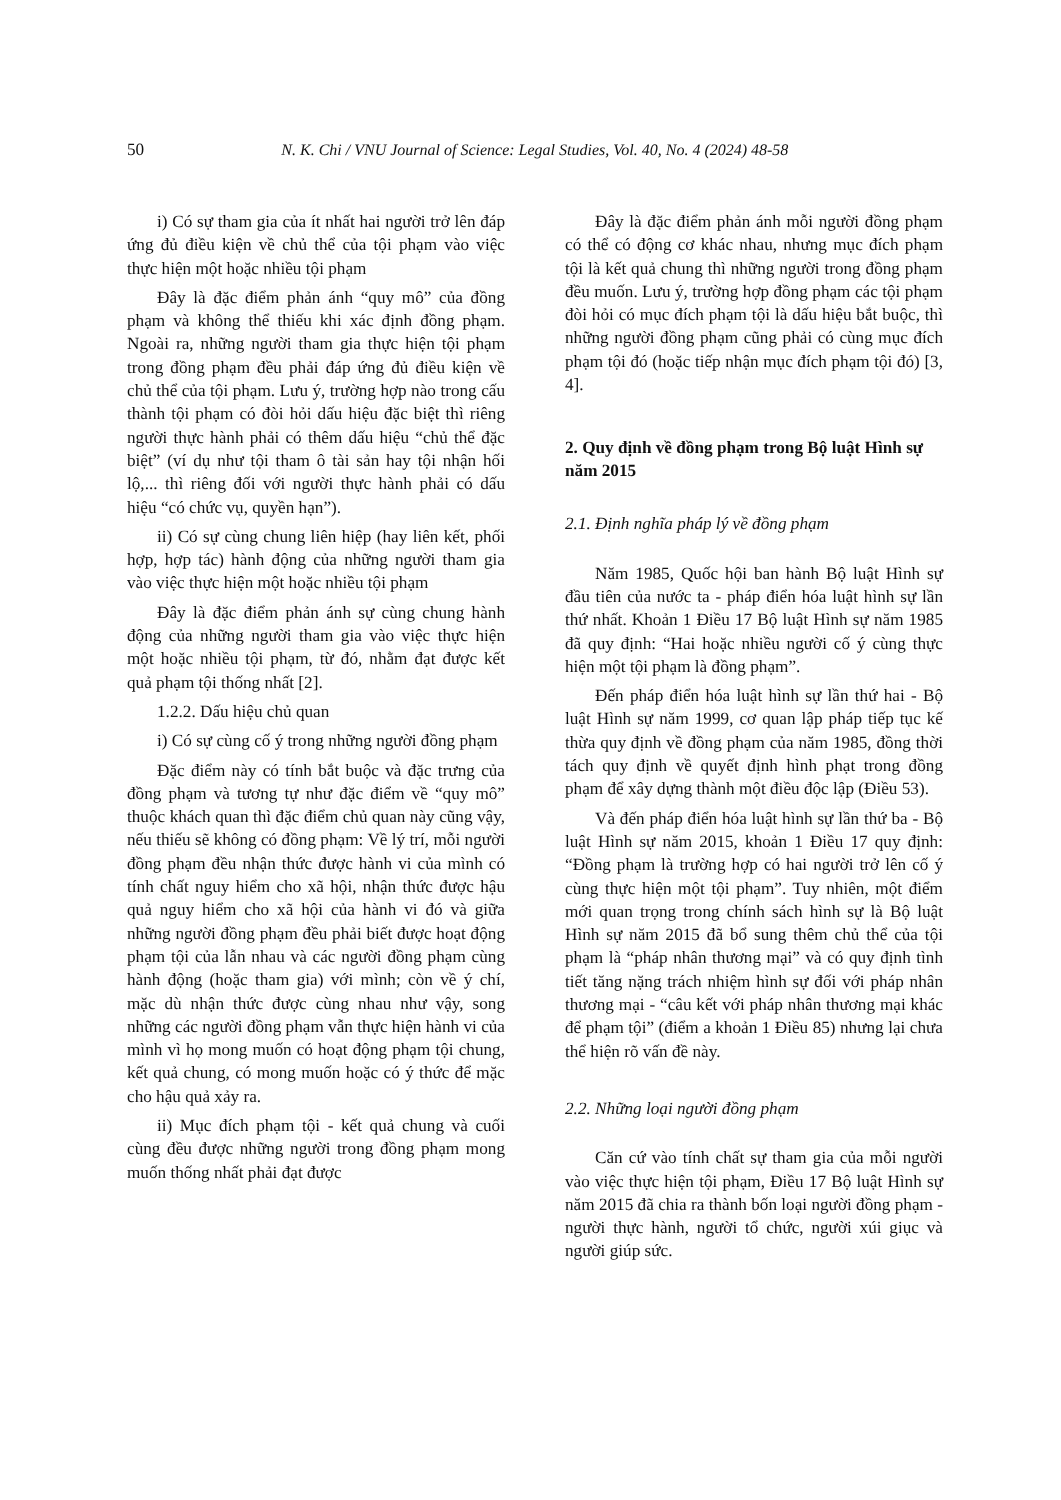50 N. K. Chi / VNU Journal of Science: Legal Studies, Vol. 40, No. 4 (2024) 48-58
i) Có sự tham gia của ít nhất hai người trở lên đáp ứng đủ điều kiện về chủ thể của tội phạm vào việc thực hiện một hoặc nhiều tội phạm
Đây là đặc điểm phản ánh “quy mô” của đồng phạm và không thể thiếu khi xác định đồng phạm. Ngoài ra, những người tham gia thực hiện tội phạm trong đồng phạm đều phải đáp ứng đủ điều kiện về chủ thể của tội phạm. Lưu ý, trường hợp nào trong cấu thành tội phạm có đòi hỏi dấu hiệu đặc biệt thì riêng người thực hành phải có thêm dấu hiệu “chủ thể đặc biệt” (ví dụ như tội tham ô tài sản hay tội nhận hối lộ,... thì riêng đối với người thực hành phải có dấu hiệu “có chức vụ, quyền hạn”).
ii) Có sự cùng chung liên hiệp (hay liên kết, phối hợp, hợp tác) hành động của những người tham gia vào việc thực hiện một hoặc nhiều tội phạm
Đây là đặc điểm phản ánh sự cùng chung hành động của những người tham gia vào việc thực hiện một hoặc nhiều tội phạm, từ đó, nhằm đạt được kết quả phạm tội thống nhất [2].
1.2.2. Dấu hiệu chủ quan
i) Có sự cùng cố ý trong những người đồng phạm
Đặc điểm này có tính bắt buộc và đặc trưng của đồng phạm và tương tự như đặc điểm về “quy mô” thuộc khách quan thì đặc điểm chủ quan này cũng vậy, nếu thiếu sẽ không có đồng phạm: Về lý trí, mỗi người đồng phạm đều nhận thức được hành vi của mình có tính chất nguy hiểm cho xã hội, nhận thức được hậu quả nguy hiểm cho xã hội của hành vi đó và giữa những người đồng phạm đều phải biết được hoạt động phạm tội của lẫn nhau và các người đồng phạm cùng hành động (hoặc tham gia) với mình; còn về ý chí, mặc dù nhận thức được cùng nhau như vậy, song những các người đồng phạm vẫn thực hiện hành vi của mình vì họ mong muốn có hoạt động phạm tội chung, kết quả chung, có mong muốn hoặc có ý thức để mặc cho hậu quả xảy ra.
ii) Mục đích phạm tội - kết quả chung và cuối cùng đều được những người trong đồng phạm mong muốn thống nhất phải đạt được
Đây là đặc điểm phản ánh mỗi người đồng phạm có thể có động cơ khác nhau, nhưng mục đích phạm tội là kết quả chung thì những người trong đồng phạm đều muốn. Lưu ý, trường hợp đồng phạm các tội phạm đòi hỏi có mục đích phạm tội là dấu hiệu bắt buộc, thì những người đồng phạm cũng phải có cùng mục đích phạm tội đó (hoặc tiếp nhận mục đích phạm tội đó) [3, 4].
2. Quy định về đồng phạm trong Bộ luật Hình sự năm 2015
2.1. Định nghĩa pháp lý về đồng phạm
Năm 1985, Quốc hội ban hành Bộ luật Hình sự đầu tiên của nước ta - pháp điển hóa luật hình sự lần thứ nhất. Khoản 1 Điều 17 Bộ luật Hình sự năm 1985 đã quy định: “Hai hoặc nhiều người cố ý cùng thực hiện một tội phạm là đồng phạm”.
Đến pháp điển hóa luật hình sự lần thứ hai - Bộ luật Hình sự năm 1999, cơ quan lập pháp tiếp tục kế thừa quy định về đồng phạm của năm 1985, đồng thời tách quy định về quyết định hình phạt trong đồng phạm để xây dựng thành một điều độc lập (Điều 53).
Và đến pháp điển hóa luật hình sự lần thứ ba - Bộ luật Hình sự năm 2015, khoản 1 Điều 17 quy định: “Đồng phạm là trường hợp có hai người trở lên cố ý cùng thực hiện một tội phạm”. Tuy nhiên, một điểm mới quan trọng trong chính sách hình sự là Bộ luật Hình sự năm 2015 đã bổ sung thêm chủ thể của tội phạm là “pháp nhân thương mại” và có quy định tình tiết tăng nặng trách nhiệm hình sự đối với pháp nhân thương mại - “câu kết với pháp nhân thương mại khác để phạm tội” (điểm a khoản 1 Điều 85) nhưng lại chưa thể hiện rõ vấn đề này.
2.2. Những loại người đồng phạm
Căn cứ vào tính chất sự tham gia của mỗi người vào việc thực hiện tội phạm, Điều 17 Bộ luật Hình sự năm 2015 đã chia ra thành bốn loại người đồng phạm - người thực hành, người tổ chức, người xúi giục và người giúp sức.